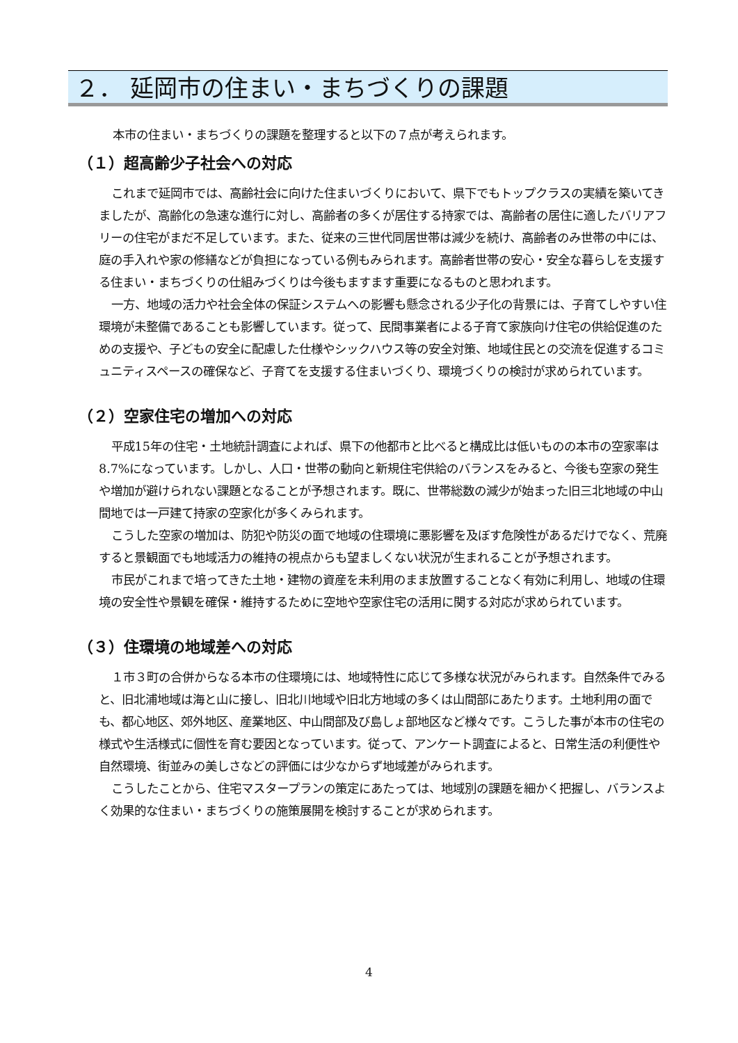２． 延岡市の住まい・まちづくりの課題
本市の住まい・まちづくりの課題を整理すると以下の７点が考えられます。
（１）超高齢少子社会への対応
これまで延岡市では、高齢社会に向けた住まいづくりにおいて、県下でもトップクラスの実績を築いてきましたが、高齢化の急速な進行に対し、高齢者の多くが居住する持家では、高齢者の居住に適したバリアフリーの住宅がまだ不足しています。また、従来の三世代同居世帯は減少を続け、高齢者のみ世帯の中には、庭の手入れや家の修繕などが負担になっている例もみられます。高齢者世帯の安心・安全な暮らしを支援する住まい・まちづくりの仕組みづくりは今後もますます重要になるものと思われます。
一方、地域の活力や社会全体の保証システムへの影響も懸念される少子化の背景には、子育てしやすい住環境が未整備であることも影響しています。従って、民間事業者による子育て家族向け住宅の供給促進のための支援や、子どもの安全に配慮した仕様やシックハウス等の安全対策、地域住民との交流を促進するコミュニティスペースの確保など、子育てを支援する住まいづくり、環境づくりの検討が求められています。
（２）空家住宅の増加への対応
平成15年の住宅・土地統計調査によれば、県下の他都市と比べると構成比は低いものの本市の空家率は8.7%になっています。しかし、人口・世帯の動向と新規住宅供給のバランスをみると、今後も空家の発生や増加が避けられない課題となることが予想されます。既に、世帯総数の減少が始まった旧三北地域の中山間地では一戸建て持家の空家化が多くみられます。
こうした空家の増加は、防犯や防災の面で地域の住環境に悪影響を及ぼす危険性があるだけでなく、荒廃すると景観面でも地域活力の維持の視点からも望ましくない状況が生まれることが予想されます。
市民がこれまで培ってきた土地・建物の資産を未利用のまま放置することなく有効に利用し、地域の住環境の安全性や景観を確保・維持するために空地や空家住宅の活用に関する対応が求められています。
（３）住環境の地域差への対応
１市３町の合併からなる本市の住環境には、地域特性に応じて多様な状況がみられます。自然条件でみると、旧北浦地域は海と山に接し、旧北川地域や旧北方地域の多くは山間部にあたります。土地利用の面でも、都心地区、郊外地区、産業地区、中山間部及び島しょ部地区など様々です。こうした事が本市の住宅の様式や生活様式に個性を育む要因となっています。従って、アンケート調査によると、日常生活の利便性や自然環境、街並みの美しさなどの評価には少なからず地域差がみられます。
こうしたことから、住宅マスタープランの策定にあたっては、地域別の課題を細かく把握し、バランスよく効果的な住まい・まちづくりの施策展開を検討することが求められます。
4